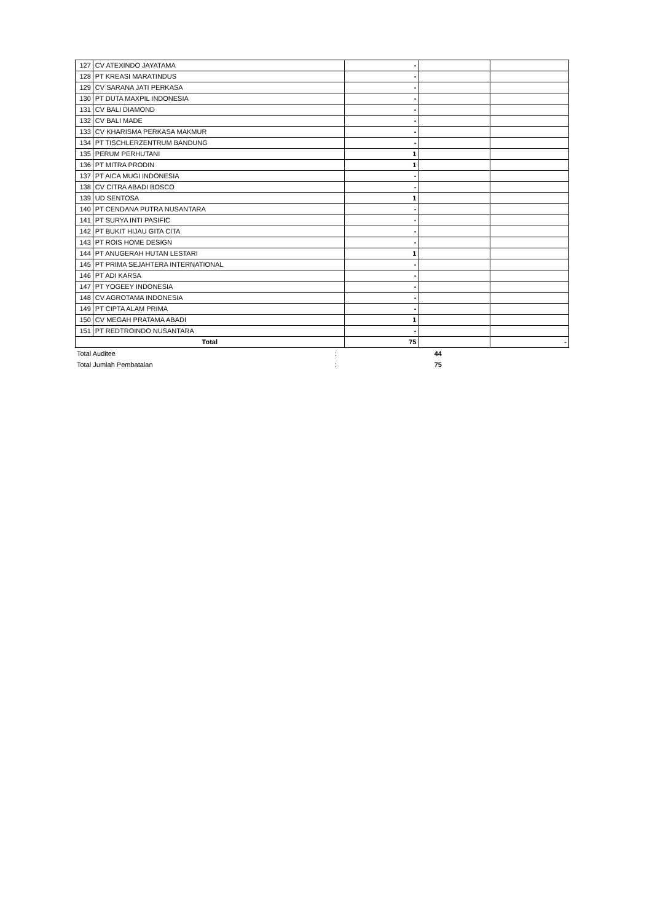| 127 | CV ATEXINDO JAYATAMA | - | | |
| 128 | PT KREASI MARATINDUS | - | | |
| 129 | CV SARANA JATI PERKASA | - | | |
| 130 | PT DUTA MAXPIL INDONESIA | - | | |
| 131 | CV BALI DIAMOND | - | | |
| 132 | CV BALI MADE | - | | |
| 133 | CV KHARISMA PERKASA MAKMUR | - | | |
| 134 | PT TISCHLERZENTRUM BANDUNG | - | | |
| 135 | PERUM PERHUTANI | 1 | | |
| 136 | PT MITRA PRODIN | 1 | | |
| 137 | PT AICA MUGI INDONESIA | - | | |
| 138 | CV CITRA ABADI BOSCO | - | | |
| 139 | UD SENTOSA | 1 | | |
| 140 | PT CENDANA PUTRA NUSANTARA | - | | |
| 141 | PT SURYA INTI PASIFIC | - | | |
| 142 | PT BUKIT HIJAU GITA CITA | - | | |
| 143 | PT ROIS HOME DESIGN | - | | |
| 144 | PT ANUGERAH HUTAN LESTARI | 1 | | |
| 145 | PT PRIMA SEJAHTERA INTERNATIONAL | - | | |
| 146 | PT ADI KARSA | - | | |
| 147 | PT YOGEEY INDONESIA | - | | |
| 148 | CV AGROTAMA INDONESIA | - | | |
| 149 | PT CIPTA ALAM PRIMA | - | | |
| 150 | CV MEGAH PRATAMA ABADI | 1 | | |
| 151 | PT REDTROINDO NUSANTARA | - | | |
| Total | | 75 | | - |
| Total Auditee | : | 44 | |
| Total Jumlah Pembatalan | : | 75 | |